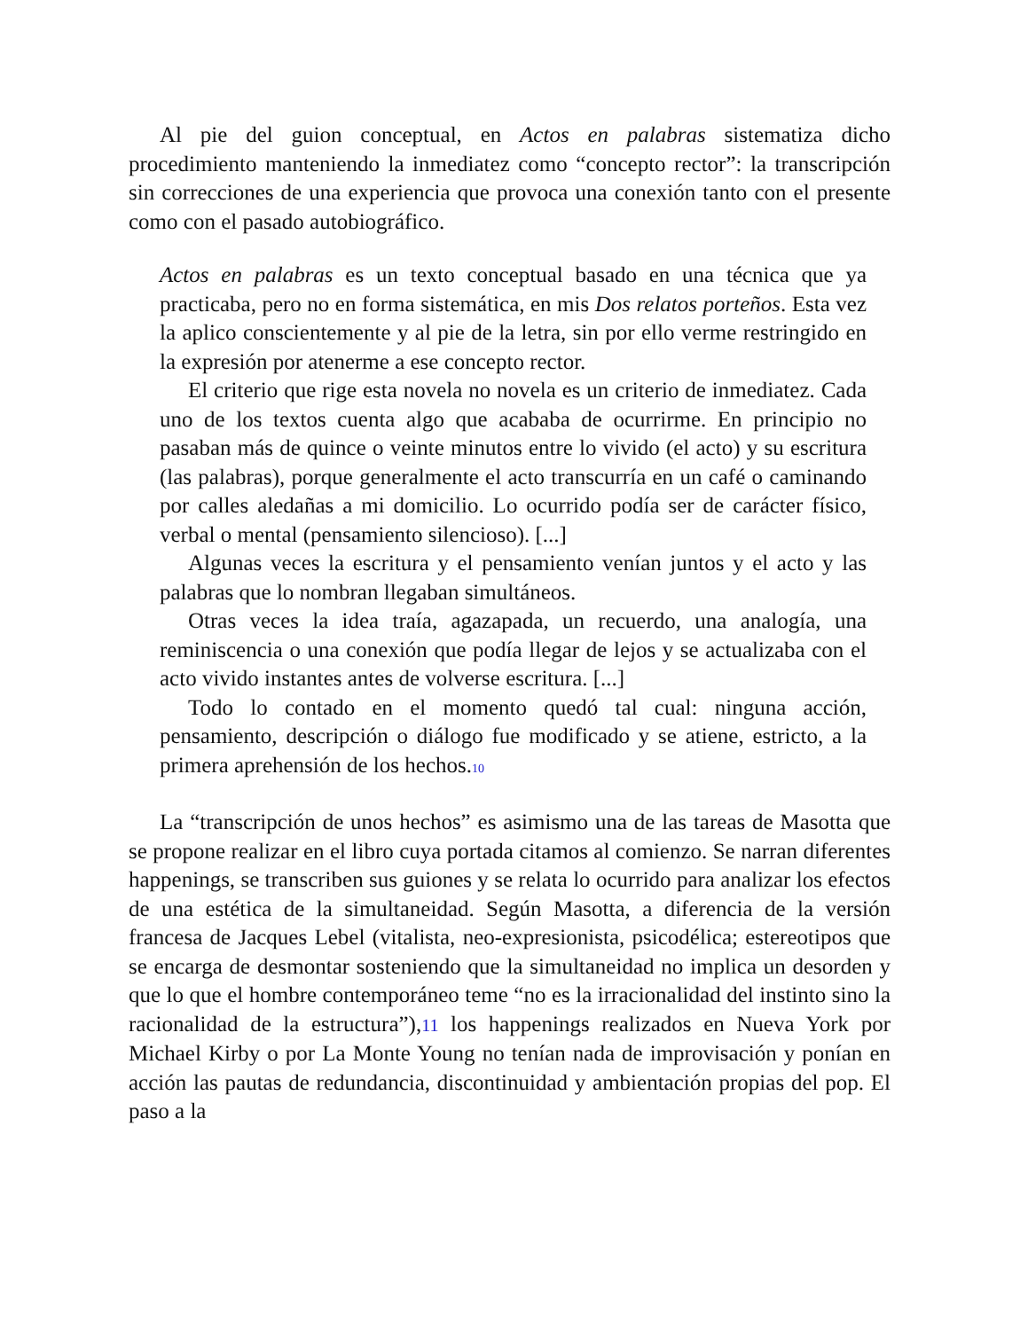Al pie del guion conceptual, en Actos en palabras sistematiza dicho procedimiento manteniendo la inmediatez como “concepto rector”: la transcripción sin correcciones de una experiencia que provoca una conexión tanto con el presente como con el pasado autobiográfico.
Actos en palabras es un texto conceptual basado en una técnica que ya practicaba, pero no en forma sistemática, en mis Dos relatos porteños. Esta vez la aplico conscientemente y al pie de la letra, sin por ello verme restringido en la expresión por atenerme a ese concepto rector.
El criterio que rige esta novela no novela es un criterio de inmediatez. Cada uno de los textos cuenta algo que acababa de ocurrirme. En principio no pasaban más de quince o veinte minutos entre lo vivido (el acto) y su escritura (las palabras), porque generalmente el acto transcurría en un café o caminando por calles aledañas a mi domicilio. Lo ocurrido podía ser de carácter físico, verbal o mental (pensamiento silencioso). [...]
Algunas veces la escritura y el pensamiento venían juntos y el acto y las palabras que lo nombran llegaban simultáneos.
Otras veces la idea traía, agazapada, un recuerdo, una analogía, una reminiscencia o una conexión que podía llegar de lejos y se actualizaba con el acto vivido instantes antes de volverse escritura. [...]
Todo lo contado en el momento quedó tal cual: ninguna acción, pensamiento, descripción o diálogo fue modificado y se atiene, estricto, a la primera aprehensión de los hechos.<sup>10</sup>
La “transcripción de unos hechos” es asimismo una de las tareas de Masotta que se propone realizar en el libro cuya portada citamos al comienzo. Se narran diferentes happenings, se transcriben sus guiones y se relata lo ocurrido para analizar los efectos de una estética de la simultaneidad. Según Masotta, a diferencia de la versión francesa de Jacques Lebel (vitalista, neo-expresionista, psicodélica; estereotipos que se encarga de desmontar sosteniendo que la simultaneidad no implica un desorden y que lo que el hombre contemporáneo teme “no es la irracionalidad del instinto sino la racionalidad de la estructura”),11 los happenings realizados en Nueva York por Michael Kirby o por La Monte Young no tenían nada de improvisación y ponían en acción las pautas de redundancia, discontinuidad y ambientación propias del pop. El paso a la